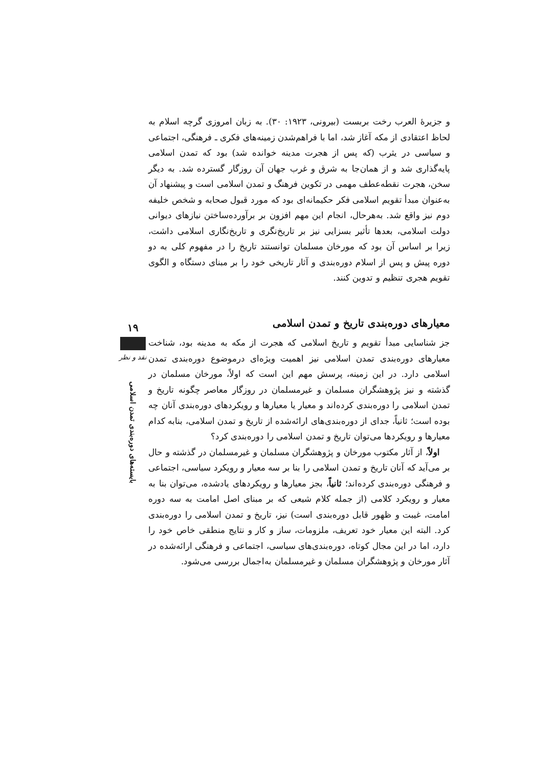و جزیرهٔ العرب رخت بربست (بیرونی، ۱۹۲۳: ۳۰). به زبان امروزی گرچه اسلام به لحاظ اعتقادی از مکه آغاز شد، اما با فراهم‌شدن زمینه‌های فکری ـ فرهنگی، اجتماعی و سیاسی در یثرب (که پس از هجرت مدینه خوانده شد) بود که تمدن اسلامی پایه‌گذاری شد و از همان‌جا به شرق و غرب جهان آن روزگار گسترده شد. به دیگر سخن، هجرت نقطه‌عطف مهمی در تکوین فرهنگ و تمدن اسلامی است و پیشنهاد آن به‌عنوان مبدأ تقویم اسلامی فکر حکیمانه‌ای بود که مورد قبول صحابه و شخص خلیفه دوم نیز واقع شد. به‌هرحال، انجام این مهم افزون بر برآورده‌ساختن نیازهای دیوانی دولت اسلامی، بعدها تأثیر بسزایی نیز بر تاریخ‌نگری و تاریخ‌نگاری اسلامی داشت، زیرا بر اساس آن بود که مورخان مسلمان توانستند تاریخ را در مفهوم کلی به دو دوره پیش و پس از اسلام دوره‌بندی و آثار تاریخی خود را بر مبنای دستگاه و الگوی تقویم هجری تنظیم و تدوین کنند.
معیارهای دوره‌بندی تاریخ و تمدن اسلامی
جز شناسایی مبدأ تقویم و تاریخ اسلامی که هجرت از مکه به مدینه بود، شناخت معیارهای دوره‌بندی تمدن اسلامی نیز اهمیت ویژه‌ای درموضوع دوره‌بندی تمدن اسلامی دارد. در این زمینه، پرسش مهم این است که اولاً، مورخان مسلمان در گذشته و نیز پژوهشگران مسلمان و غیرمسلمان در روزگار معاصر چگونه تاریخ و تمدن اسلامی را دوره‌بندی کرده‌اند و معیار یا معیارها و رویکردهای دوره‌بندی آنان چه بوده است؛ ثانیاً، جدای از دوره‌بندی‌های ارائه‌شده از تاریخ و تمدن اسلامی، بنابه کدام معیارها و رویکردها می‌توان تاریخ و تمدن اسلامی را دوره‌بندی کرد؟
اولاً، از آثار مکتوب مورخان و پژوهشگران مسلمان و غیرمسلمان در گذشته و حال بر می‌آید که آنان تاریخ و تمدن اسلامی را بنا بر سه معیار و رویکرد سیاسی، اجتماعی و فرهنگی دوره‌بندی کرده‌اند؛ ثانیاً، بجز معیارها و رویکردهای یادشده، می‌توان بنا به معیار و رویکرد کلامی (از جمله کلام شیعی که بر مبنای اصل امامت به سه دوره امامت، غیبت و ظهور قابل دوره‌بندی است) نیز، تاریخ و تمدن اسلامی را دوره‌بندی کرد. البته این معیار خود تعریف، ملزومات، ساز و کار و نتایج منطقی خاص خود را دارد، اما در این مجال کوتاه، دوره‌بندی‌های سیاسی، اجتماعی و فرهنگی ارائه‌شده در آثار مورخان و پژوهشگران مسلمان و غیرمسلمان به‌اجمال بررسی می‌شود.
۱۹
نقد و نظر
بایسته‌های دوره‌بندی تمدن اسلامی